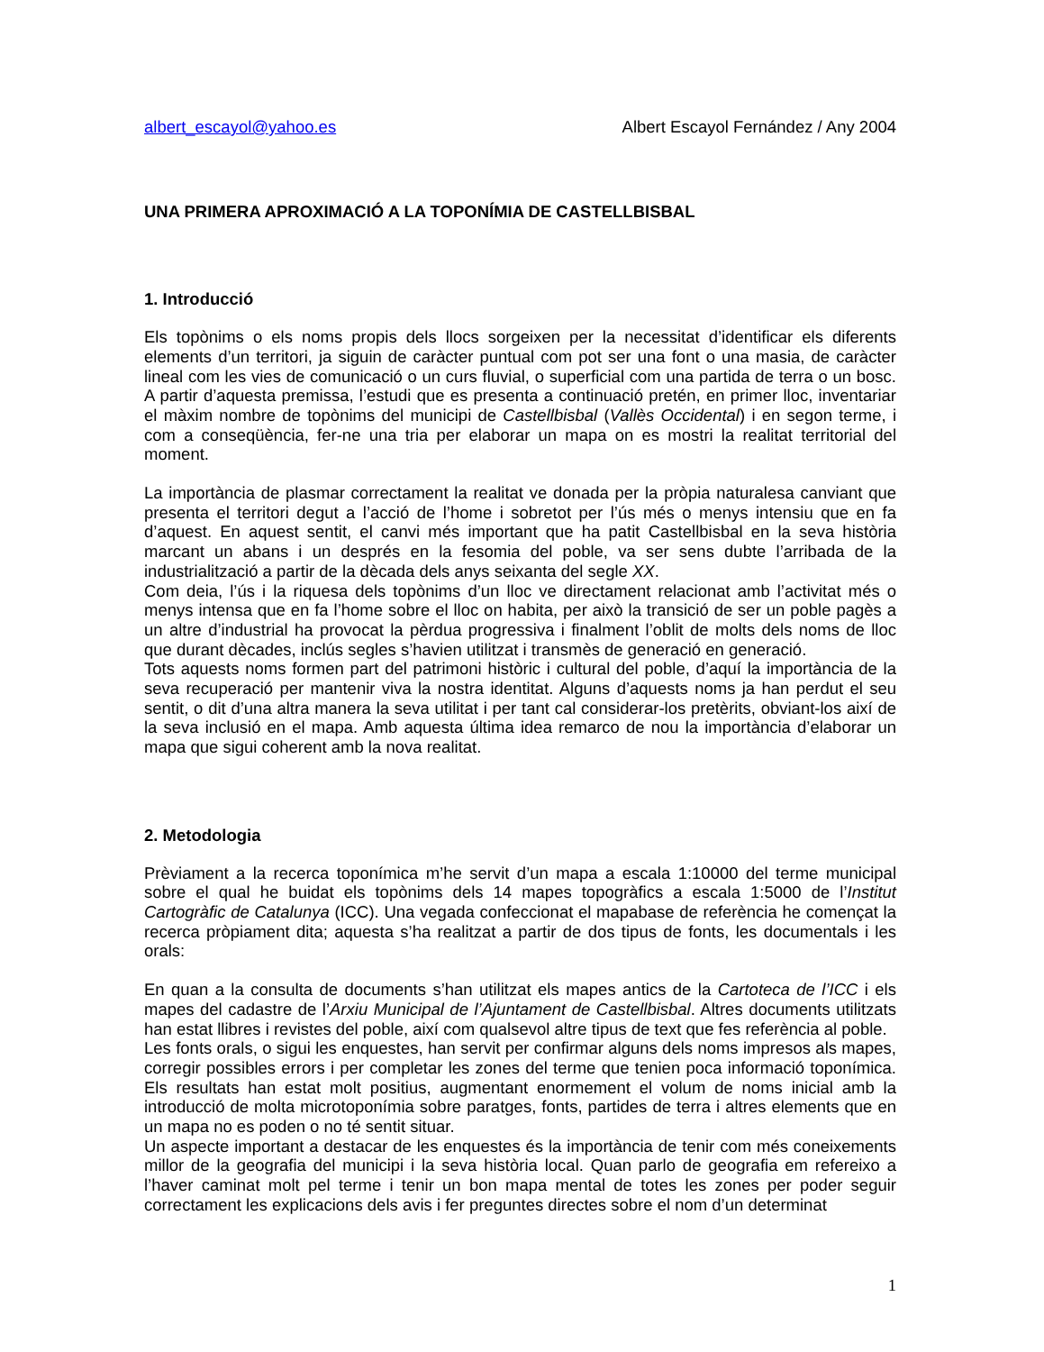albert_escayol@yahoo.es Albert Escayol Fernández / Any 2004
UNA PRIMERA APROXIMACIÓ A LA TOPONÍMIA DE CASTELLBISBAL
1. Introducció
Els topònims o els noms propis dels llocs sorgeixen per la necessitat d’identificar els diferents elements d’un territori, ja siguin de caràcter puntual com pot ser una font o una masia, de caràcter lineal com les vies de comunicació o un curs fluvial, o superficial com una partida de terra o un bosc. A partir d’aquesta premissa, l’estudi que es presenta a continuació pretén, en primer lloc, inventariar el màxim nombre de topònims del municipi de Castellbisbal (Vallès Occidental) i en segon terme, i com a conseqüència, fer-ne una tria per elaborar un mapa on es mostri la realitat territorial del moment.
La importància de plasmar correctament la realitat ve donada per la pròpia naturalesa canviant que presenta el territori degut a l’acció de l’home i sobretot per l’ús més o menys intensiu que en fa d’aquest. En aquest sentit, el canvi més important que ha patit Castellbisbal en la seva història marcant un abans i un després en la fesomia del poble, va ser sens dubte l’arribada de la industrialització a partir de la dècada dels anys seixanta del segle XX.
Com deia, l’ús i la riquesa dels topònims d’un lloc ve directament relacionat amb l’activitat més o menys intensa que en fa l’home sobre el lloc on habita, per això la transició de ser un poble pagès a un altre d’industrial ha provocat la pèrdua progressiva i finalment l’oblit de molts dels noms de lloc que durant dècades, inclús segles s’havien utilitzat i transmès de generació en generació.
Tots aquests noms formen part del patrimoni històric i cultural del poble, d’aquí la importància de la seva recuperació per mantenir viva la nostra identitat. Alguns d’aquests noms ja han perdut el seu sentit, o dit d’una altra manera la seva utilitat i per tant cal considerar-los pretèrits, obviant-los així de la seva inclusió en el mapa. Amb aquesta última idea remarco de nou la importància d’elaborar un mapa que sigui coherent amb la nova realitat.
2. Metodologia
Prèviament a la recerca toponímica m’he servit d’un mapa a escala 1:10000 del terme municipal sobre el qual he buidat els topònims dels 14 mapes topogràfics a escala 1:5000 de l’Institut Cartogràfic de Catalunya (ICC). Una vegada confeccionat el mapabase de referència he començat la recerca pròpiament dita; aquesta s’ha realitzat a partir de dos tipus de fonts, les documentals i les orals:
En quan a la consulta de documents s’han utilitzat els mapes antics de la Cartoteca de l’ICC i els mapes del cadastre de l’Arxiu Municipal de l’Ajuntament de Castellbisbal. Altres documents utilitzats han estat llibres i revistes del poble, així com qualsevol altre tipus de text que fes referència al poble.
Les fonts orals, o sigui les enquestes, han servit per confirmar alguns dels noms impresos als mapes, corregir possibles errors i per completar les zones del terme que tenien poca informació toponímica. Els resultats han estat molt positius, augmentant enormement el volum de noms inicial amb la introducció de molta microtoponímia sobre paratges, fonts, partides de terra i altres elements que en un mapa no es poden o no té sentit situar.
Un aspecte important a destacar de les enquestes és la importància de tenir com més coneixements millor de la geografia del municipi i la seva història local. Quan parlo de geografia em refereixo a l’haver caminat molt pel terme i tenir un bon mapa mental de totes les zones per poder seguir correctament les explicacions dels avis i fer preguntes directes sobre el nom d’un determinat
1